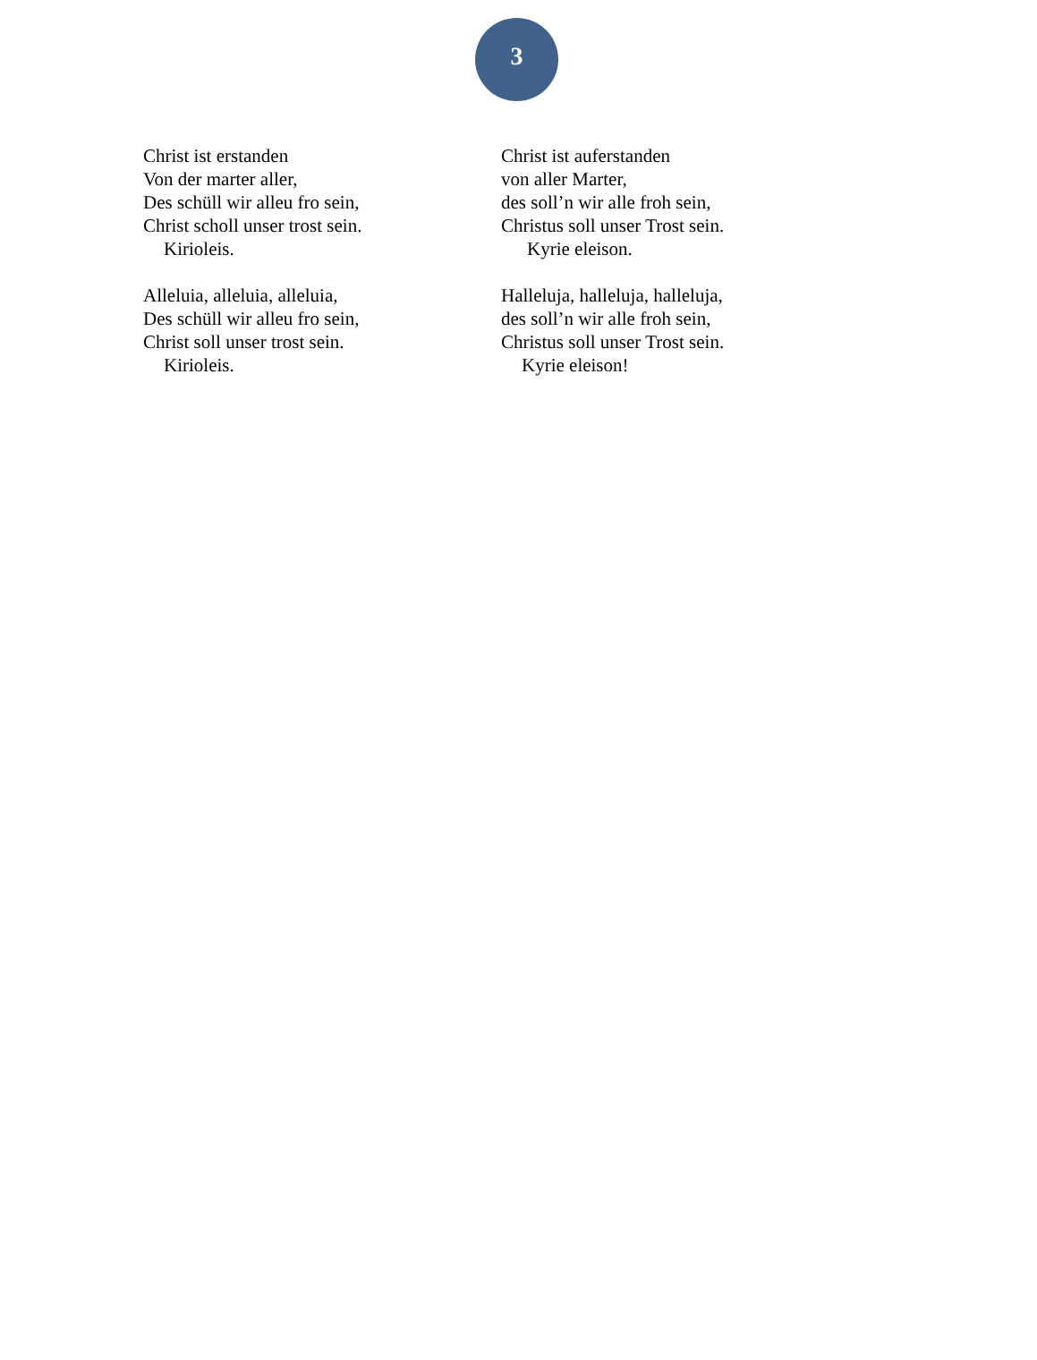3
Christ ist erstanden
Von der marter aller,
Des schüll wir alleu fro sein,
Christ scholl unser trost sein.
Kirioleis.
Alleluia, alleluia, alleluia,
Des schüll wir alleu fro sein,
Christ soll unser trost sein.
Kirioleis.
Christ ist auferstanden
von aller Marter,
des soll’n wir alle froh sein,
Christus soll unser Trost sein.
Kyrie eleison.
Halleluja, halleluja, halleluja,
des soll’n wir alle froh sein,
Christus soll unser Trost sein.
Kyrie eleison!